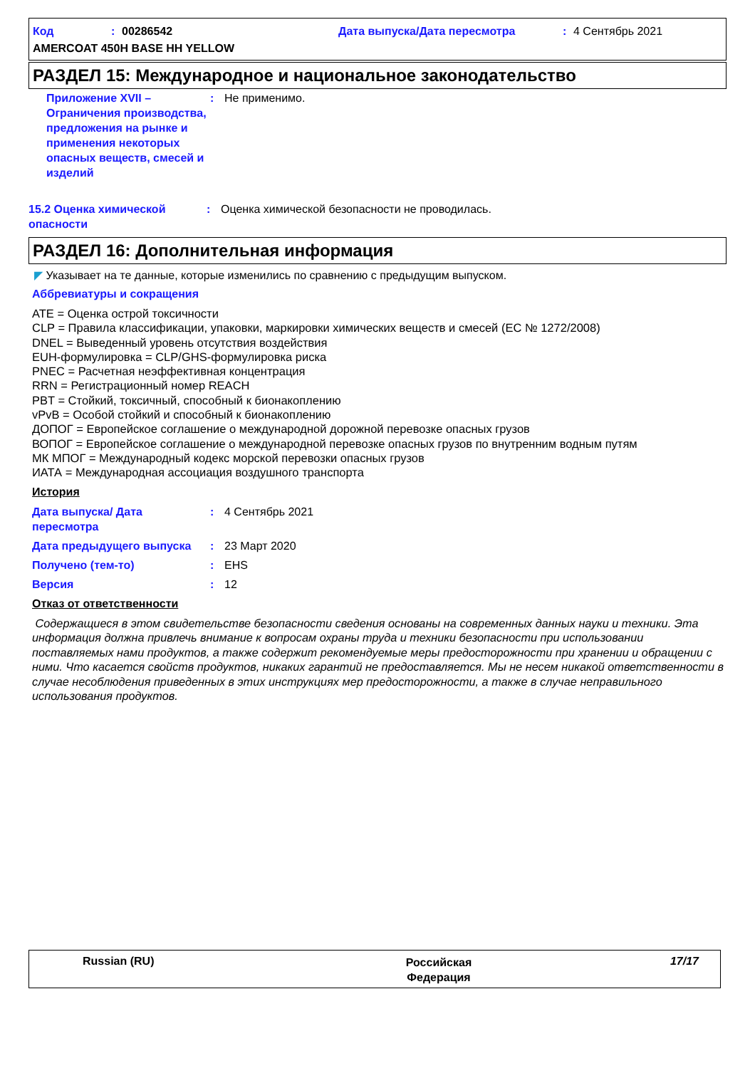Код: 00286542 Дата выпуска/Дата пересмотра: 4 Сентябрь 2021
AMERCOAT 450H BASE HH YELLOW
РАЗДЕЛ 15: Международное и национальное законодательство
Приложение XVII – Ограничения производства, предложения на рынке и применения некоторых опасных веществ, смесей и изделий: Не применимо.
15.2 Оценка химической опасности: Оценка химической безопасности не проводилась.
РАЗДЕЛ 16: Дополнительная информация
◤ Указывает на те данные, которые изменились по сравнению с предыдущим выпуском.
Аббревиатуры и сокращения
ATE = Оценка острой токсичности
CLP = Правила классификации, упаковки, маркировки химических веществ и смесей (EC № 1272/2008)
DNEL = Выведенный уровень отсутствия воздействия
EUH-формулировка = CLP/GHS-формулировка риска
PNEC = Расчетная неэффективная концентрация
RRN = Регистрационный номер REACH
PBT = Стойкий, токсичный, способный к бионакоплению
vPvB = Особой стойкий и способный к бионакоплению
ДОПОГ = Европейское соглашение о международной дорожной перевозке опасных грузов
ВОПОГ = Европейское соглашение о международной перевозке опасных грузов по внутренним водным путям
МК МПОГ = Международный кодекс морской перевозки опасных грузов
ИАТА = Международная ассоциация воздушного транспорта
История
Дата выпуска/ Дата пересмотра: 4 Сентябрь 2021
Дата предыдущего выпуска: 23 Март 2020
Получено (тем-то): EHS
Версия: 12
Отказ от ответственности
Содержащиеся в этом свидетельстве безопасности сведения основаны на современных данных науки и техники. Эта информация должна привлечь внимание к вопросам охраны труда и техники безопасности при использовании поставляемых нами продуктов, а также содержит рекомендуемые меры предосторожности при хранении и обращении с ними. Что касается свойств продуктов, никаких гарантий не предоставляется. Мы не несем никакой ответственности в случае несоблюдения приведенных в этих инструкциях мер предосторожности, а также в случае неправильного использования продуктов.
Russian (RU) Российская Федерация 17/17